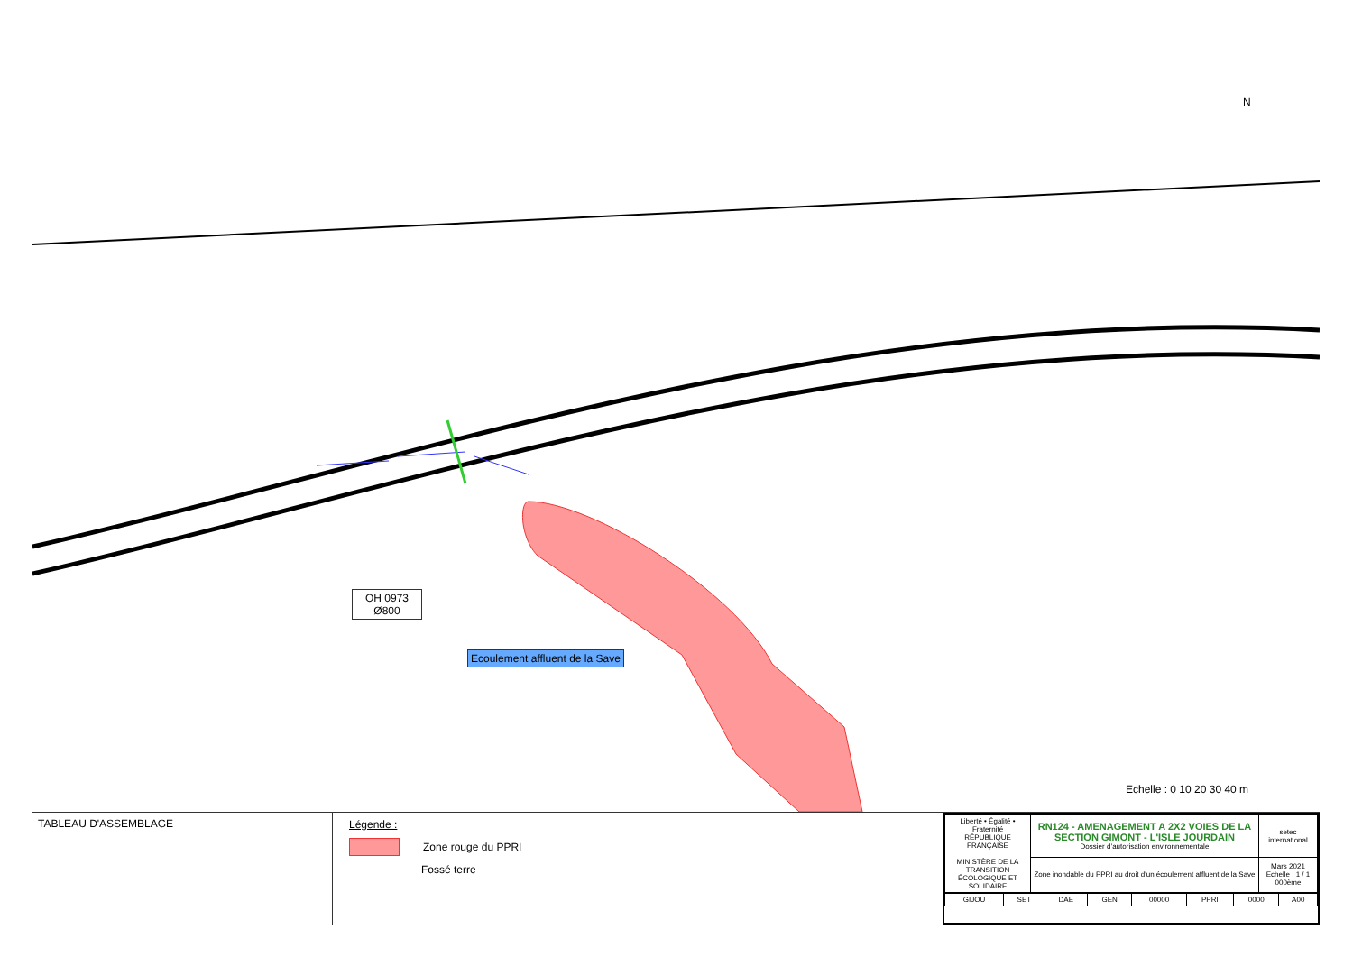OH 0973
Ø800
Ecoulement affluent de la Save
Echelle : 0 10 20 30 40 m
N
TABLEAU D'ASSEMBLAGE Légende :
Zone rouge du PPRI
Fossé terre
| Liberté • Égalité • Fraternité RÉPUBLIQUE FRANÇAISE MINISTÈRE DE LA TRANSITION ÉCOLOGIQUE ET SOLIDAIRE | RN124 - AMENAGEMENT A 2X2 VOIES DE LA SECTION GIMONT - L'ISLE JOURDAIN Dossier d’autorisation environnementale | setec international |
| | Zone inondable du PPRI au droit d'un écoulement affluent de la Save | Mars 2021 Echelle : 1 / 1 000ème |
| GIJOU | SET | DAE | GEN | 00000 | PPRI | 0000 | A00 |